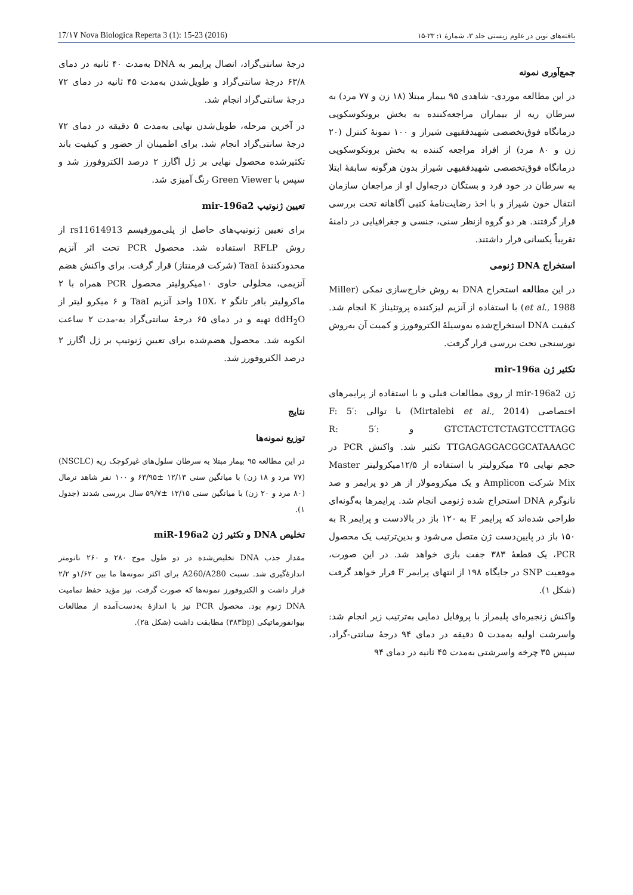17/۱۷ Nova Biologica Reperta 3 (1): 15-23 (2016) یافته‌های نوین در علوم زیستی جلد ۳، شمارهٔ ۱: ۲۳-۱۵
جمع‌آوری نمونه
در این مطالعه موردی- شاهدی ۹۵ بیمار مبتلا (۱۸ زن و ۷۷ مرد) به سرطان ریه از بیماران مراجعه‌کننده به بخش برونکوسکوپی درمانگاه فوق‌تخصصی شهیدفقیهی شیراز و ۱۰۰ نمونهٔ کنترل (۲۰ زن و ۸۰ مرد) از افراد مراجعه کننده به بخش برونکوسکوپی درمانگاه فوق‌تخصصی شهیدفقیهی شیراز بدون هرگونه سابقهٔ ابتلا به سرطان در خود فرد و بستگان درجه‌اول او از مراجعان سازمان انتقال خون شیراز و با اخذ رضایت‌نامهٔ کتبی آگاهانه تحت بررسی قرار گرفتند. هر دو گروه ازنظر سنی، جنسی و جغرافیایی در دامنهٔ تقریباً یکسانی قرار داشتند.
استخراج DNA ژنومی
در این مطالعه استخراج DNA به روش خارج‌سازی نمکی (Miller et al., 1988) با استفاده از آنزیم لیزکننده پروتئیناز K انجام شد. کیفیت DNA استخراج‌شده به‌وسیلهٔ الکتروفورز و کمیت آن به‌روش نورسنجی تحت بررسی قرار گرفت.
تکثیر ژن mir-196a
ژن mir-196a2 از روی مطالعات قبلی و با استفاده از پرایمرهای اختصاصی (Mirtalebi et al., 2014) با توالی F: 5′: GTCTACTCTCTAGTCCTTAGG و R: 5′: TTGAGAGGACGGCATAAAGC تکثیر شد. واکنش PCR در حجم نهایی ۲۵ میکرولیتر با استفاده از ۱۲/۵میکرولیتر Master Mix شرکت Amplicon و یک میکرومولار از هر دو پرایمر و صد نانوگرم DNA استخراج شده ژنومی انجام شد. پرایمرها به‌گونه‌ای طراحی شده‌اند که پرایمر F به ۱۲۰ باز در بالادست و پرایمر R به ۱۵۰ باز در پایین‌دست ژن متصل می‌شود و بدین‌ترتیب یک محصول PCR، یک قطعهٔ ۳۸۳ جفت بازی خواهد شد. در این صورت، موقعیت SNP در جایگاه ۱۹۸ از انتهای پرایمر F قرار خواهد گرفت (شکل ۱).
واکنش زنجیره‌ای پلیمراز با پروفایل دمایی به‌ترتیب زیر انجام شد: واسرشت اولیه به‌مدت ۵ دقیقه در دمای ۹۴ درجهٔ سانتی-گراد، سپس ۳۵ چرخه واسرشتی به‌مدت ۴۵ ثانیه در دمای ۹۴
درجهٔ سانتی‌گراد، اتصال پرایمر به DNA به‌مدت ۴۰ ثانیه در دمای ۶۳/۸ درجهٔ سانتی‌گراد و طویل‌شدن به‌مدت ۴۵ ثانیه در دمای ۷۲ درجهٔ سانتی‌گراد انجام شد.
در آخرین مرحله، طویل‌شدن نهایی به‌مدت ۵ دقیقه در دمای ۷۲ درجهٔ سانتی‌گراد انجام شد. برای اطمینان از حضور و کیفیت باند تکثیرشده محصول نهایی بر ژل اگارز ۲ درصد الکتروفورز شد و سپس با Green Viewer رنگ آمیزی شد.
تعیین ژنوتیپ mir-196a2
برای تعیین ژنوتیپ‌های حاصل از پلی‌مورفیسم rs11614913 از روش RFLP استفاده شد. محصول PCR تحت اثر آنزیم محدودکنندهٔ TaaI (شرکت فرمنتاز) قرار گرفت. برای واکنش هضم آنزیمی، محلولی حاوی ۱۰میکرولیتر محصول PCR همراه با ۲ ماکرولیتر بافر تانگو 10X، ۲ واحد آنزیم TaaI و ۶ میکرو لیتر از ddH<sub>2</sub>O تهیه و در دمای ۶۵ درجهٔ سانتی‌گراد به-مدت ۲ ساعت انکوبه شد. محصول هضم‌شده برای تعیین ژنوتیپ بر ژل اگارز ۲ درصد الکتروفورز شد.
نتایج
توزیع نمونه‌ها
در این مطالعه ۹۵ بیمار مبتلا به سرطان سلول‌های غیرکوچک ریه (NSCLC) (۷۷ مرد و ۱۸ زن) با میانگین سنی ۱۲/۱۳ ±۶۳/۹۵ و ۱۰۰ نفر شاهد نرمال (۸۰ مرد و ۲۰ زن) با میانگین سنی ۱۲/۱۵ ±۵۹/۷ سال بررسی شدند (جدول ۱).
تخلیص DNA و تکثیر ژن miR-196a2
مقدار جذب DNA تخلیص‌شده در دو طول موج ۲۸۰ و ۲۶۰ نانومتر اندازهٔ‌گیری شد. نسبت A260/A280 برای اکثر نمونه‌ها ما بین ۱/۶۲و ۲/۲ قرار داشت و الکتروفورز نمونه‌ها که صورت گرفت، نیز مؤید حفظ تمامیت DNA ژنوم بود. محصول PCR نیز با اندازهٔ به‌دست‌آمده از مطالعات بیوانفورماتیکی (۳۸۳bp) مطابقت داشت (شکل ۲a).